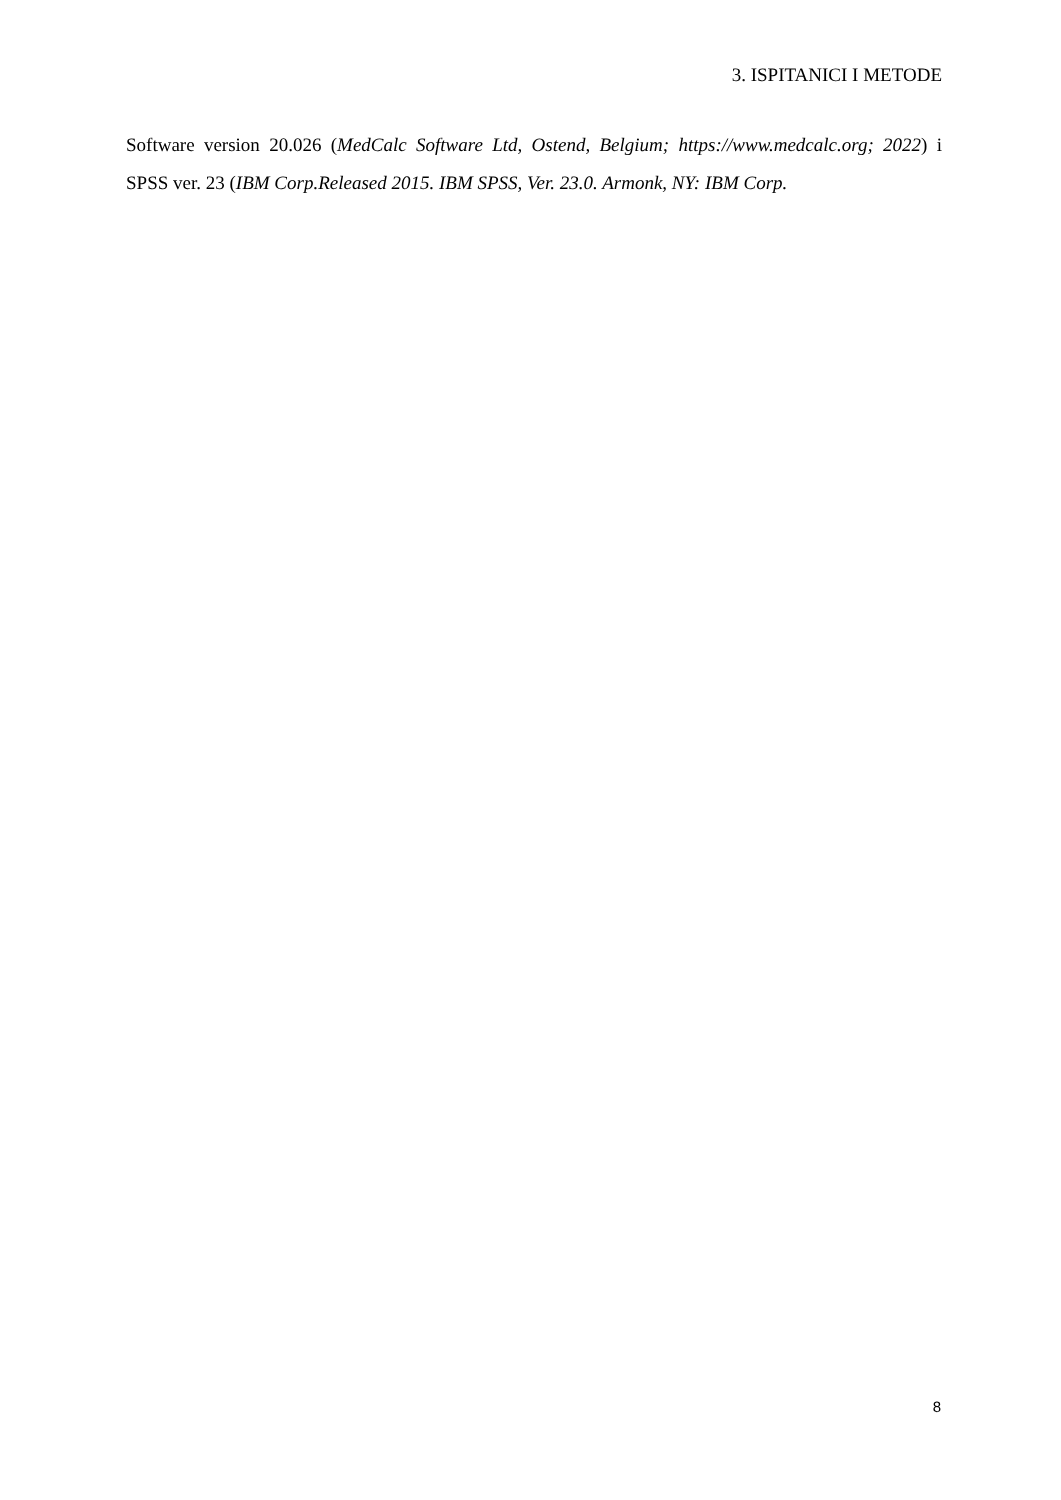3. ISPITANICI I METODE
Software version 20.026 (MedCalc Software Ltd, Ostend, Belgium; https://www.medcalc.org; 2022) i SPSS ver. 23 (IBM Corp.Released 2015. IBM SPSS, Ver. 23.0. Armonk, NY: IBM Corp.
8